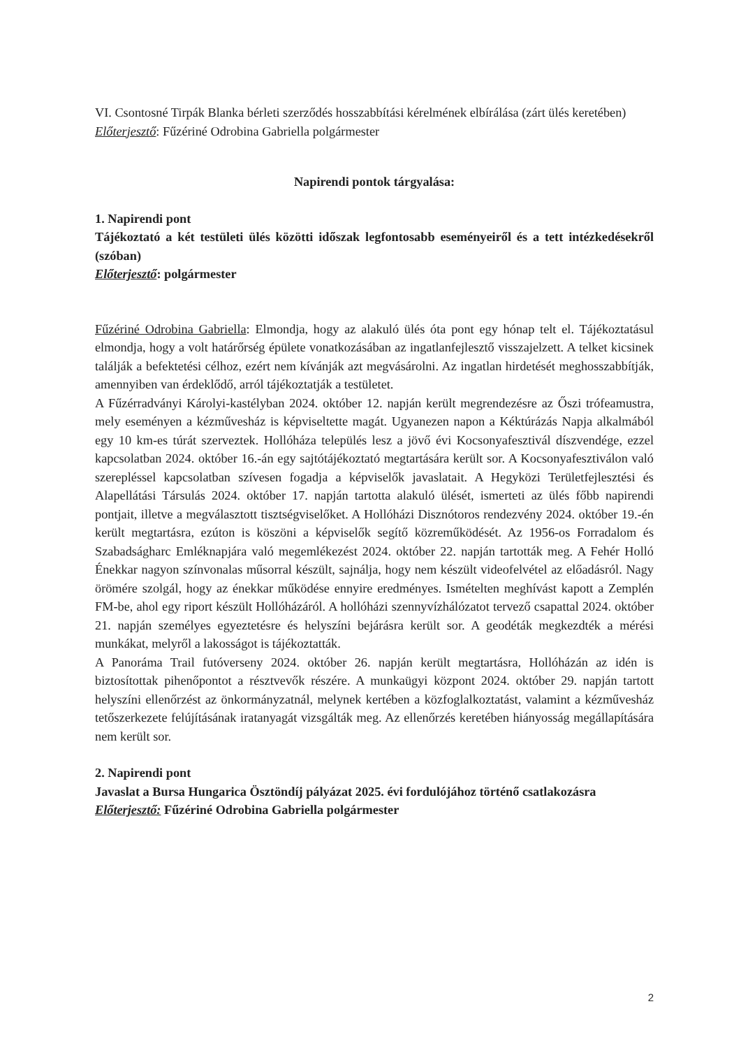VI. Csontosné Tirpák Blanka bérleti szerződés hosszabbítási kérelmének elbírálása (zárt ülés keretében)
Előterjesztő: Fűzériné Odrobina Gabriella polgármester
Napirendi pontok tárgyalása:
1. Napirendi pont
Tájékoztató a két testületi ülés közötti időszak legfontosabb eseményeiről és a tett intézkedésekről (szóban)
Előterjesztő: polgármester
Fűzériné Odrobina Gabriella: Elmondja, hogy az alakuló ülés óta pont egy hónap telt el. Tájékoztatásul elmondja, hogy a volt határőrség épülete vonatkozásában az ingatlanfejlesztő visszajelzett. A telket kicsinek találják a befektetési célhoz, ezért nem kívánják azt megvásárolni. Az ingatlan hirdetését meghosszabbítják, amennyiben van érdeklődő, arról tájékoztatják a testületet.
A Fűzérradványi Károlyi-kastélyban 2024. október 12. napján került megrendezésre az Őszi trófeamustra, mely eseményen a kézművesház is képviseltette magát. Ugyanezen napon a Kéktúrázás Napja alkalmából egy 10 km-es túrát szerveztek. Hollóháza település lesz a jövő évi Kocsonyafesztivál díszvendége, ezzel kapcsolatban 2024. október 16.-án egy sajtótájékoztató megtartására került sor. A Kocsonyafesztiválon való szerepléssel kapcsolatban szívesen fogadja a képviselők javaslatait. A Hegyközi Területfejlesztési és Alapellátási Társulás 2024. október 17. napján tartotta alakuló ülését, ismerteti az ülés főbb napirendi pontjait, illetve a megválasztott tisztségviselőket. A Hollóházi Disznótoros rendezvény 2024. október 19.-én került megtartásra, ezúton is köszöni a képviselők segítő közreműködését. Az 1956-os Forradalom és Szabadságharc Emléknapjára való megemlékezést 2024. október 22. napján tartották meg. A Fehér Holló Énekkar nagyon színvonalas műsorral készült, sajnálja, hogy nem készült videofelvétel az előadásról. Nagy örömére szolgál, hogy az énekkar működése ennyire eredményes. Ismételten meghívást kapott a Zemplén FM-be, ahol egy riport készült Hollóházáról. A hollóházi szennyvízhálózatot tervező csapattal 2024. október 21. napján személyes egyeztetésre és helyszíni bejárásra került sor. A geodéták megkezdték a mérési munkákat, melyről a lakosságot is tájékoztatták.
A Panoráma Trail futóverseny 2024. október 26. napján került megtartásra, Hollóházán az idén is biztosítottak pihenőpontot a résztvevők részére. A munkaügyi központ 2024. október 29. napján tartott helyszíni ellenőrzést az önkormányzatnál, melynek kertében a közfoglalkoztatást, valamint a kézművesház tetőszerkezete felújításának iratanyagát vizsgálták meg. Az ellenőrzés keretében hiányosság megállapítására nem került sor.
2. Napirendi pont
Javaslat a Bursa Hungarica Ösztöndíj pályázat 2025. évi fordulójához történő csatlakozásra
Előterjesztő: Fűzériné Odrobina Gabriella polgármester
2